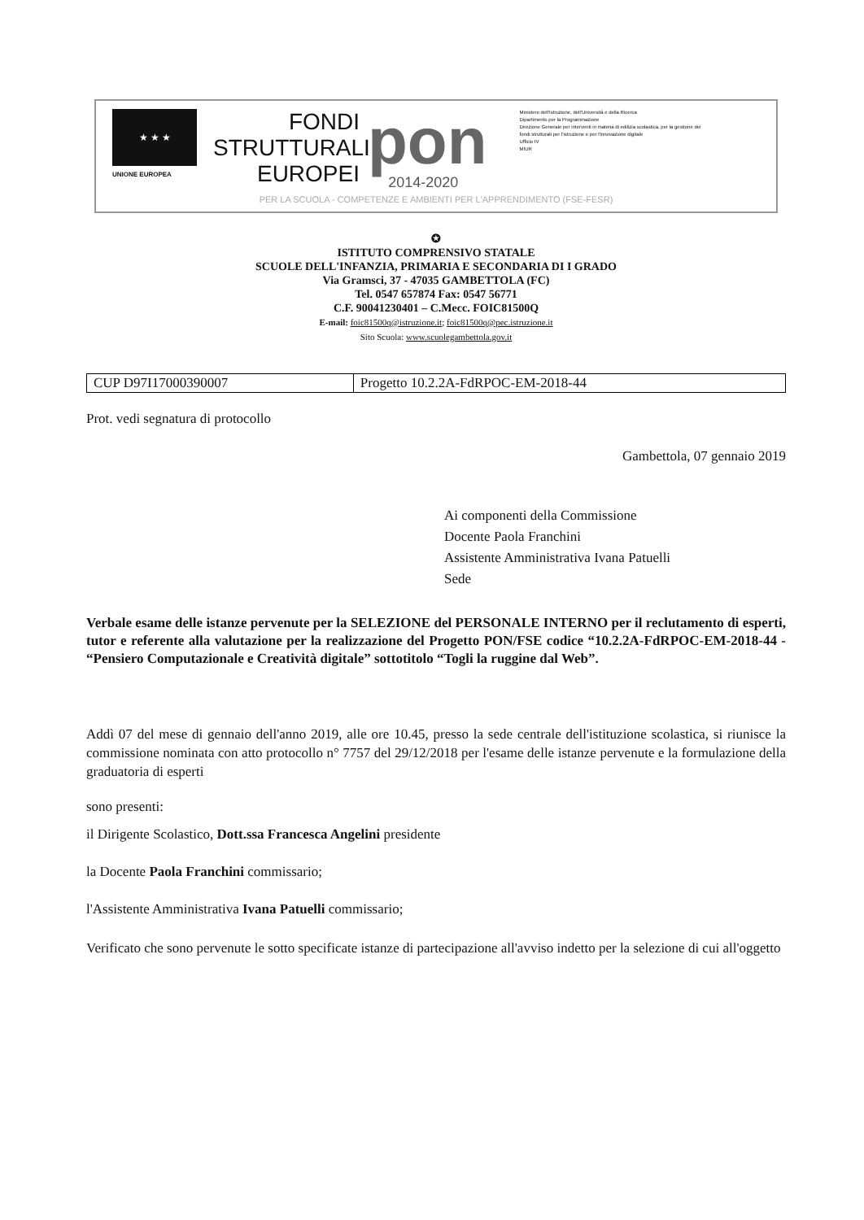★ ★ ★
UNIONE EUROPEA
FONDI
STRUTTURALI
EUROPEI
pon
2014-2020
Ministero dell'Istruzione, dell'Università e della Ricerca
Dipartimento per la Programmazione
Direzione Generale per interventi in materia di edilizia scolastica, per la gestione dei fondi strutturali per l'istruzione e per l'innovazione digitale
Ufficio IV
MIUR
PER LA SCUOLA - COMPETENZE E AMBIENTI PER L'APPRENDIMENTO (FSE-FESR)
✪
ISTITUTO COMPRENSIVO STATALE
SCUOLE DELL'INFANZIA, PRIMARIA E SECONDARIA DI I GRADO
Via Gramsci, 37 - 47035 GAMBETTOLA (FC)
Tel. 0547 657874 Fax: 0547 56771
C.F. 90041230401 – C.Mecc. FOIC81500Q
E-mail: foic81500q@istruzione.it; foic81500q@pec.istruzione.it
Sito Scuola: www.scuolegambettola.gov.it
| CUP D97I17000390007 | Progetto 10.2.2A-FdRPOC-EM-2018-44 |
Prot. vedi segnatura di protocollo
Gambettola, 07 gennaio 2019
Ai componenti della Commissione
Docente Paola Franchini
Assistente Amministrativa Ivana Patuelli
Sede
Verbale esame delle istanze pervenute per la SELEZIONE del PERSONALE INTERNO per il reclutamento di esperti, tutor e referente alla valutazione per la realizzazione del Progetto PON/FSE codice “10.2.2A-FdRPOC-EM-2018-44 - “Pensiero Computazionale e Creatività digitale” sottotitolo “Togli la ruggine dal Web”.
Addì 07 del mese di gennaio dell'anno 2019, alle ore 10.45, presso la sede centrale dell'istituzione scolastica, si riunisce la commissione nominata con atto protocollo n° 7757 del 29/12/2018 per l'esame delle istanze pervenute e la formulazione della graduatoria di esperti
sono presenti:
il Dirigente Scolastico, Dott.ssa Francesca Angelini presidente
la Docente Paola Franchini commissario;
l'Assistente Amministrativa Ivana Patuelli commissario;
Verificato che sono pervenute le sotto specificate istanze di partecipazione all'avviso indetto per la selezione di cui all'oggetto